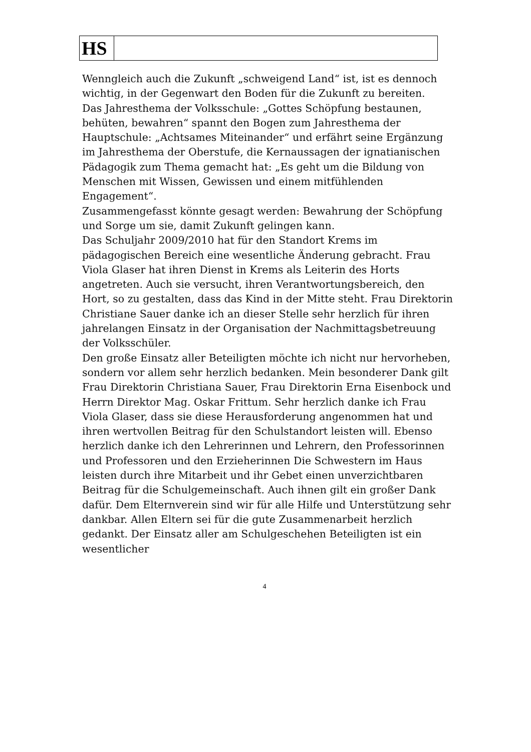| HS | |
Wenngleich auch die Zukunft „schweigend Land“ ist, ist es dennoch wichtig, in der Gegenwart den Boden für die Zukunft zu bereiten.
Das Jahresthema der Volksschule: „Gottes Schöpfung bestaunen, behüten, bewahren“ spannt den Bogen zum Jahresthema der Hauptschule: „Achtsames Miteinander“ und erfährt seine Ergänzung im Jahresthema der Oberstufe, die Kernaussagen der ignatianischen Pädagogik zum Thema gemacht hat: „Es geht um die Bildung von Menschen mit Wissen, Gewissen und einem mitfühlenden Engagement“.
Zusammengefasst könnte gesagt werden: Bewahrung der Schöpfung und Sorge um sie, damit Zukunft gelingen kann.
Das Schuljahr 2009/2010 hat für den Standort Krems im pädagogischen Bereich eine wesentliche Änderung gebracht. Frau Viola Glaser hat ihren Dienst in Krems als Leiterin des Horts angetreten. Auch sie versucht, ihren Verantwortungsbereich, den Hort, so zu gestalten, dass das Kind in der Mitte steht. Frau Direktorin Christiane Sauer danke ich an dieser Stelle sehr herzlich für ihren jahrelangen Einsatz in der Organisation der Nachmittagsbetreuung der Volksschüler.
Den große Einsatz aller Beteiligten möchte ich nicht nur hervorheben, sondern vor allem sehr herzlich bedanken. Mein besonderer Dank gilt Frau Direktorin Christiana Sauer, Frau Direktorin Erna Eisenbock und Herrn Direktor Mag. Oskar Frittum. Sehr herzlich danke ich Frau Viola Glaser, dass sie diese Herausforderung angenommen hat und ihren wertvollen Beitrag für den Schulstandort leisten will. Ebenso herzlich danke ich den Lehrerinnen und Lehrern, den Professorinnen und Professoren und den Erzieherinnen Die Schwestern im Haus leisten durch ihre Mitarbeit und ihr Gebet einen unverzichtbaren Beitrag für die Schulgemeinschaft. Auch ihnen gilt ein großer Dank dafür. Dem Elternverein sind wir für alle Hilfe und Unterstützung sehr dankbar. Allen Eltern sei für die gute Zusammenarbeit herzlich gedankt. Der Einsatz aller am Schulgeschehen Beteiligten ist ein wesentlicher
4